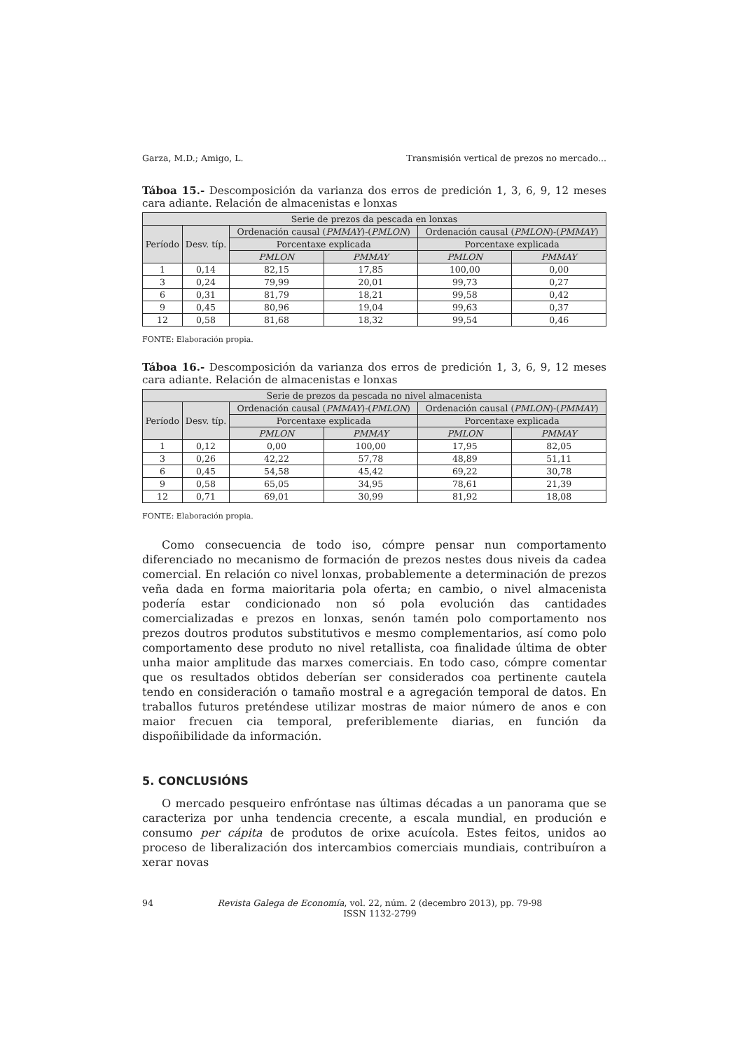Garza, M.D.; Amigo, L. Transmisión vertical de prezos no mercado...
Táboa 15.- Descomposición da varianza dos erros de predición 1, 3, 6, 9, 12 meses cara adiante. Relación de almacenistas e lonxas
| Serie de prezos da pescada en lonxas | | | | | |
| --- | --- | --- | --- | --- | --- |
| Período | Desv. típ. | Ordenación causal ( PMMAY )-( PMLON ) | | Ordenación causal ( PMLON )-( PMMAY ) | |
| | | Porcentaxe explicada | | Porcentaxe explicada | |
| | | PMLON | PMMAY | PMLON | PMMAY |
| 1 | 0,14 | 82,15 | 17,85 | 100,00 | 0,00 |
| 3 | 0,24 | 79,99 | 20,01 | 99,73 | 0,27 |
| 6 | 0,31 | 81,79 | 18,21 | 99,58 | 0,42 |
| 9 | 0,45 | 80,96 | 19,04 | 99,63 | 0,37 |
| 12 | 0,58 | 81,68 | 18,32 | 99,54 | 0,46 |
FONTE: Elaboración propia.
Táboa 16.- Descomposición da varianza dos erros de predición 1, 3, 6, 9, 12 meses cara adiante. Relación de almacenistas e lonxas
| Serie de prezos da pescada no nivel almacenista | | | | | |
| --- | --- | --- | --- | --- | --- |
| Período | Desv. típ. | Ordenación causal ( PMMAY )-( PMLON ) | | Ordenación causal ( PMLON )-( PMMAY ) | |
| | | Porcentaxe explicada | | Porcentaxe explicada | |
| | | PMLON | PMMAY | PMLON | PMMAY |
| 1 | 0,12 | 0,00 | 100,00 | 17,95 | 82,05 |
| 3 | 0,26 | 42,22 | 57,78 | 48,89 | 51,11 |
| 6 | 0,45 | 54,58 | 45,42 | 69,22 | 30,78 |
| 9 | 0,58 | 65,05 | 34,95 | 78,61 | 21,39 |
| 12 | 0,71 | 69,01 | 30,99 | 81,92 | 18,08 |
FONTE: Elaboración propia.
Como consecuencia de todo iso, cómpre pensar nun comportamento diferenciado no mecanismo de formación de prezos nestes dous niveis da cadea comercial. En relación co nivel lonxas, probablemente a determinación de prezos veña dada en forma maioritaria pola oferta; en cambio, o nivel almacenista podería estar condicionado non só pola evolución das cantidades comercializadas e prezos en lonxas, senón tamén polo comportamento nos prezos doutros produtos substitutivos e mesmo complementarios, así como polo comportamento dese produto no nivel retallista, coa finalidade última de obter unha maior amplitude das marxes comerciais. En todo caso, cómpre comentar que os resultados obtidos deberían ser considerados coa pertinente cautela tendo en consideración o tamaño mostral e a agregación temporal de datos. En traballos futuros preténdese utilizar mostras de maior número de anos e con maior frecuen cia temporal, preferiblemente diarias, en función da dispoñibilidade da información.
5. CONCLUSIÓNS
O mercado pesqueiro enfróntase nas últimas décadas a un panorama que se caracteriza por unha tendencia crecente, a escala mundial, en produción e consumo per cápita de produtos de orixe acuícola. Estes feitos, unidos ao proceso de liberalización dos intercambios comerciais mundiais, contribuíron a xerar novas
94 Revista Galega de Economía, vol. 22, núm. 2 (decembro 2013), pp. 79-98
ISSN 1132-2799